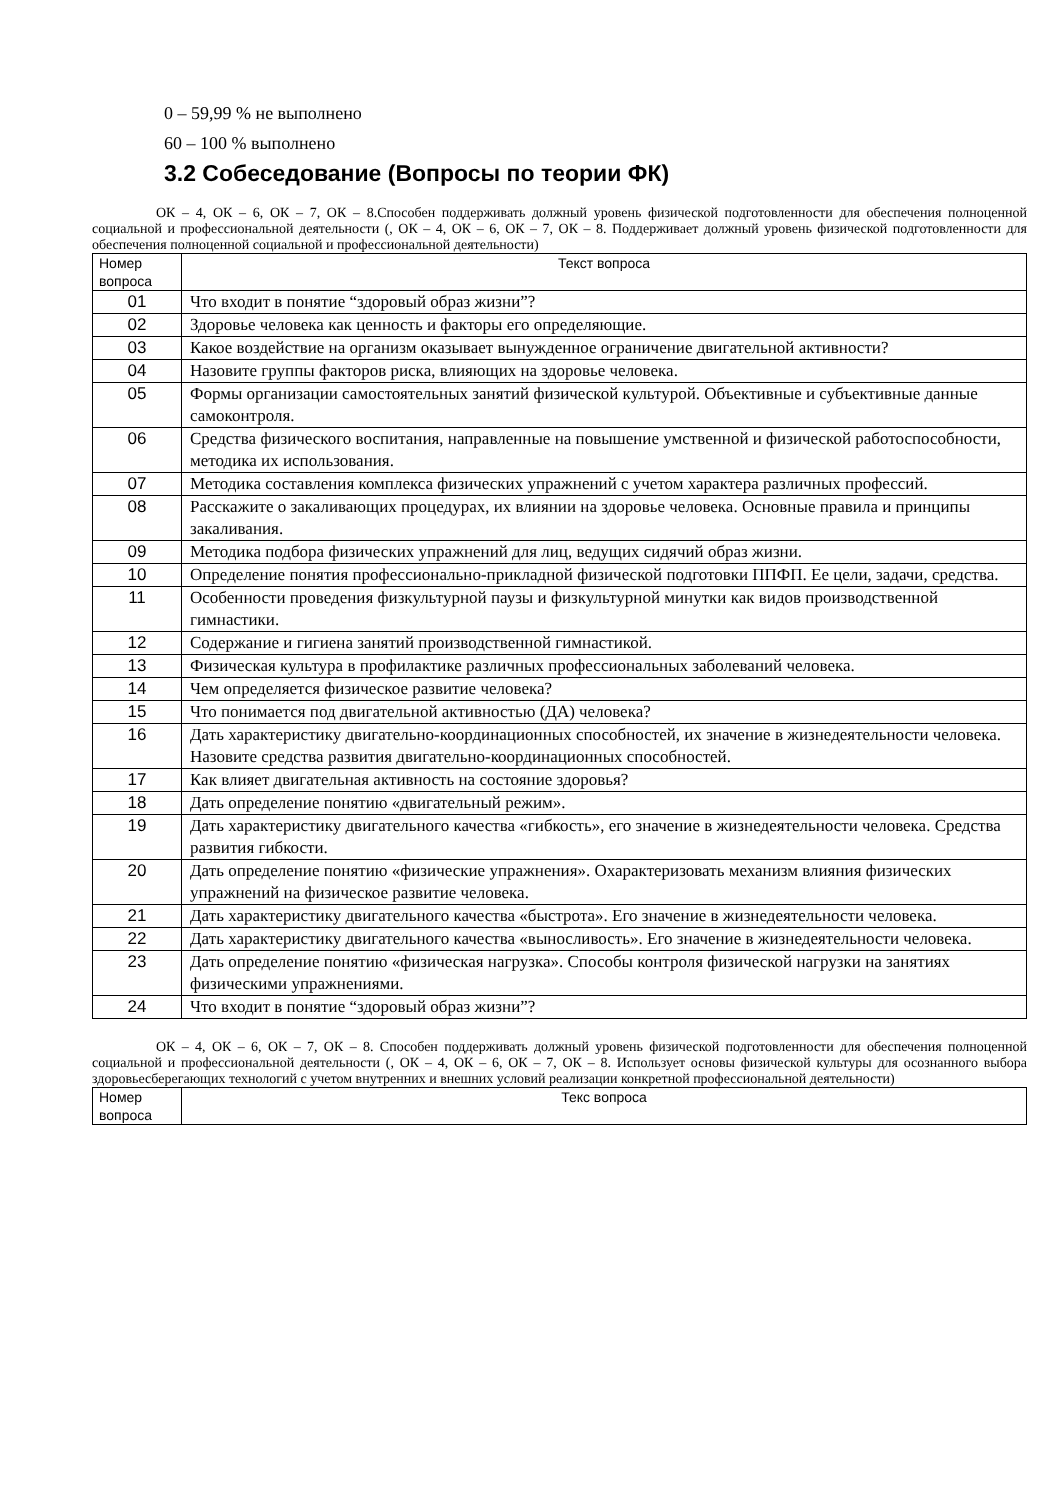0 – 59,99 % не выполнено
60 – 100 % выполнено
3.2 Собеседование (Вопросы по теории ФК)
ОК – 4, ОК – 6, ОК – 7, ОК – 8.Способен поддерживать должный уровень физической подготовленности для обеспечения полноценной социальной и профессиональной деятельности (, ОК – 4, ОК – 6, ОК – 7, ОК – 8. Поддерживает должный уровень физической подготовленности для обеспечения полноценной социальной и профессиональной деятельности)
| Номер вопроса | Текст вопроса |
| --- | --- |
| 01 | Что входит в понятие “здоровый образ жизни”? |
| 02 | Здоровье человека как ценность и факторы его определяющие. |
| 03 | Какое воздействие на организм оказывает вынужденное ограничение двигательной активности? |
| 04 | Назовите группы факторов риска, влияющих на здоровье человека. |
| 05 | Формы организации самостоятельных занятий физической культурой. Объективные и субъективные данные самоконтроля. |
| 06 | Средства физического воспитания, направленные на повышение умственной и физической работоспособности, методика их использования. |
| 07 | Методика составления комплекса физических упражнений с учетом характера различных профессий. |
| 08 | Расскажите о закаливающих процедурах, их влиянии на здоровье человека. Основные правила и принципы закаливания. |
| 09 | Методика подбора физических упражнений для лиц, ведущих сидячий образ жизни. |
| 10 | Определение понятия профессионально-прикладной физической подготовки ППФП. Ее цели, задачи, средства. |
| 11 | Особенности проведения физкультурной паузы и физкультурной минутки как видов производственной гимнастики. |
| 12 | Содержание и гигиена занятий производственной гимнастикой. |
| 13 | Физическая культура в профилактике различных профессиональных заболеваний человека. |
| 14 | Чем определяется физическое развитие человека? |
| 15 | Что понимается под двигательной активностью (ДА) человека? |
| 16 | Дать характеристику двигательно-координационных способностей, их значение в жизнедеятельности человека. Назовите средства развития двигательно-координационных способностей. |
| 17 | Как влияет двигательная активность на состояние здоровья? |
| 18 | Дать определение понятию «двигательный режим». |
| 19 | Дать характеристику двигательного качества «гибкость», его значение в жизнедеятельности человека. Средства развития гибкости. |
| 20 | Дать определение понятию «физические упражнения». Охарактеризовать механизм влияния физических упражнений на физическое развитие человека. |
| 21 | Дать характеристику двигательного качества «быстрота». Его значение в жизнедеятельности человека. |
| 22 | Дать характеристику двигательного качества «выносливость». Его значение в жизнедеятельности человека. |
| 23 | Дать определение понятию «физическая нагрузка». Способы контроля физической нагрузки на занятиях физическими упражнениями. |
| 24 | Что входит в понятие “здоровый образ жизни”? |
ОК – 4, ОК – 6, ОК – 7, ОК – 8. Способен поддерживать должный уровень физической подготовленности для обеспечения полноценной социальной и профессиональной деятельности (, ОК – 4, ОК – 6, ОК – 7, ОК – 8. Использует основы физической культуры для осознанного выбора здоровьесберегающих технологий с учетом внутренних и внешних условий реализации конкретной профессиональной деятельности)
| Номер вопроса | Текс вопроса |
| --- | --- |